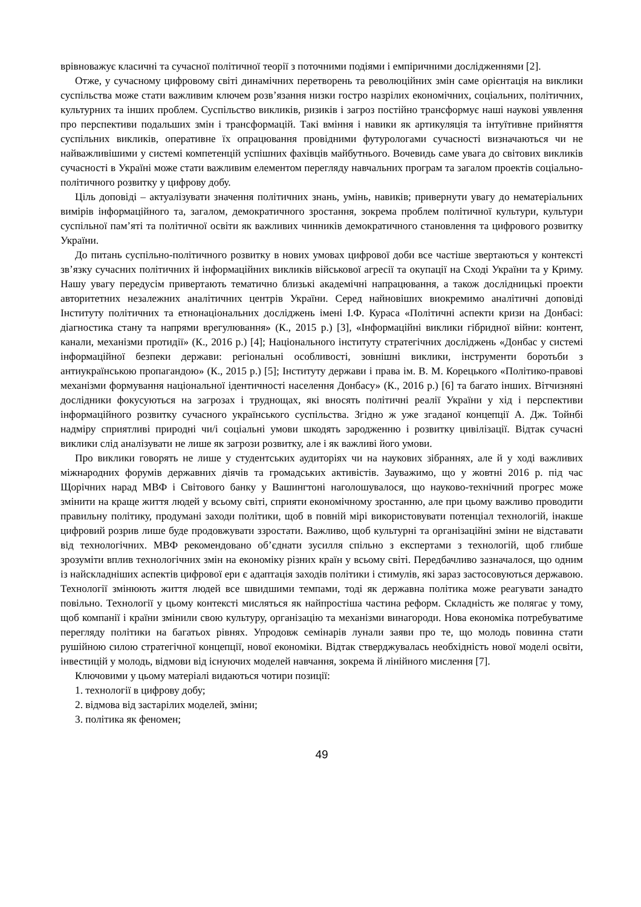врівноважує класичні та сучасної політичної теорії з поточними подіями і емпіричними дослідженнями [2].
Отже, у сучасному цифровому світі динамічних перетворень та революційних змін саме орієнтація на виклики суспільства може стати важливим ключем розв’язання низки гостро назрілих економічних, соціальних, політичних, культурних та інших проблем. Суспільство викликів, ризиків і загроз постійно трансформує наші наукові уявлення про перспективи подальших змін і трансформацій. Такі вміння і навики як артикуляція та інтуїтивне прийняття суспільних викликів, оперативне їх опрацювання провідними футурологами сучасності визначаються чи не найважливішими у системі компетенцій успішних фахівців майбутнього. Вочевидь саме увага до світових викликів сучасності в Україні може стати важливим елементом перегляду навчальних програм та загалом проектів соціально-політичного розвитку у цифрову добу.
Ціль доповіді – актуалізувати значення політичних знань, умінь, навиків; привернути увагу до нематеріальних вимірів інформаційного та, загалом, демократичного зростання, зокрема проблем політичної культури, культури суспільної пам’яті та політичної освіти як важливих чинників демократичного становлення та цифрового розвитку України.
До питань суспільно-політичного розвитку в нових умовах цифрової доби все частіше звертаються у контексті зв’язку сучасних політичних й інформаційних викликів військової агресії та окупації на Сході України та у Криму. Нашу увагу передусім привертають тематично близькі академічні напрацювання, а також дослідницькі проекти авторитетних незалежних аналітичних центрів України. Серед найновіших виокремимо аналітичні доповіді Інституту політичних та етнонаціональних досліджень імені І.Ф. Кураса «Політичні аспекти кризи на Донбасі: діагностика стану та напрями врегулювання» (К., 2015 р.) [3], «Інформаційні виклики гібридної війни: контент, канали, механізми протидії» (К., 2016 р.) [4]; Національного інституту стратегічних досліджень «Донбас у системі інформаційної безпеки держави: регіональні особливості, зовнішні виклики, інструменти боротьби з антиукраїнською пропагандою» (К., 2015 р.) [5]; Інституту держави і права ім. В. М. Корецького «Політико-правові механізми формування національної ідентичності населення Донбасу» (К., 2016 р.) [6] та багато інших. Вітчизняні дослідники фокусуються на загрозах і труднощах, які вносять політичні реалії України у хід і перспективи інформаційного розвитку сучасного українського суспільства. Згідно ж уже згаданої концепції А. Дж. Тойнбі надміру сприятливі природні чи/і соціальні умови шкодять зародженню і розвитку цивілізації. Відтак сучасні виклики слід аналізувати не лише як загрози розвитку, але і як важливі його умови.
Про виклики говорять не лише у студентських аудиторіях чи на наукових зібраннях, але й у ході важливих міжнародних форумів державних діячів та громадських активістів. Зауважимо, що у жовтні 2016 р. під час Щорічних нарад МВФ і Світового банку у Вашингтоні наголошувалося, що науково-технічний прогрес може змінити на краще життя людей у всьому світі, сприяти економічному зростанню, але при цьому важливо проводити правильну політику, продумані заходи політики, щоб в повній мірі використовувати потенціал технологій, інакше цифровий розрив лише буде продовжувати ззростати. Важливо, щоб культурні та організаційні зміни не відставати від технологічних. МВФ рекомендовано об’єднати зусилля спільно з експертами з технологій, щоб глибше зрозуміти вплив технологічних змін на економіку різних країн у всьому світі. Передбачливо зазначалося, що одним із найскладніших аспектів цифрової ери є адаптація заходів політики і стимулів, які зараз застосовуються державою. Технології змінюють життя людей все швидшими темпами, тоді як державна політика може реагувати занадто повільно. Технології у цьому контексті мисляться як найпростіша частина реформ. Складність же полягає у тому, щоб компанії і країни змінили свою культуру, організацію та механізми винагороди. Нова економіка потребуватиме перегляду політики на багатьох рівнях. Упродовж семінарів лунали заяви про те, що молодь повинна стати рушійною силою стратегічної концепції, нової економіки. Відтак стверджувалась необхідність нової моделі освіти, інвестицій у молодь, відмови від існуючих моделей навчання, зокрема й лінійного мислення [7].
Ключовими у цьому матеріалі видаються чотири позиції:
1. технології в цифрову добу;
2. відмова від застарілих моделей, зміни;
3. політика як феномен;
49